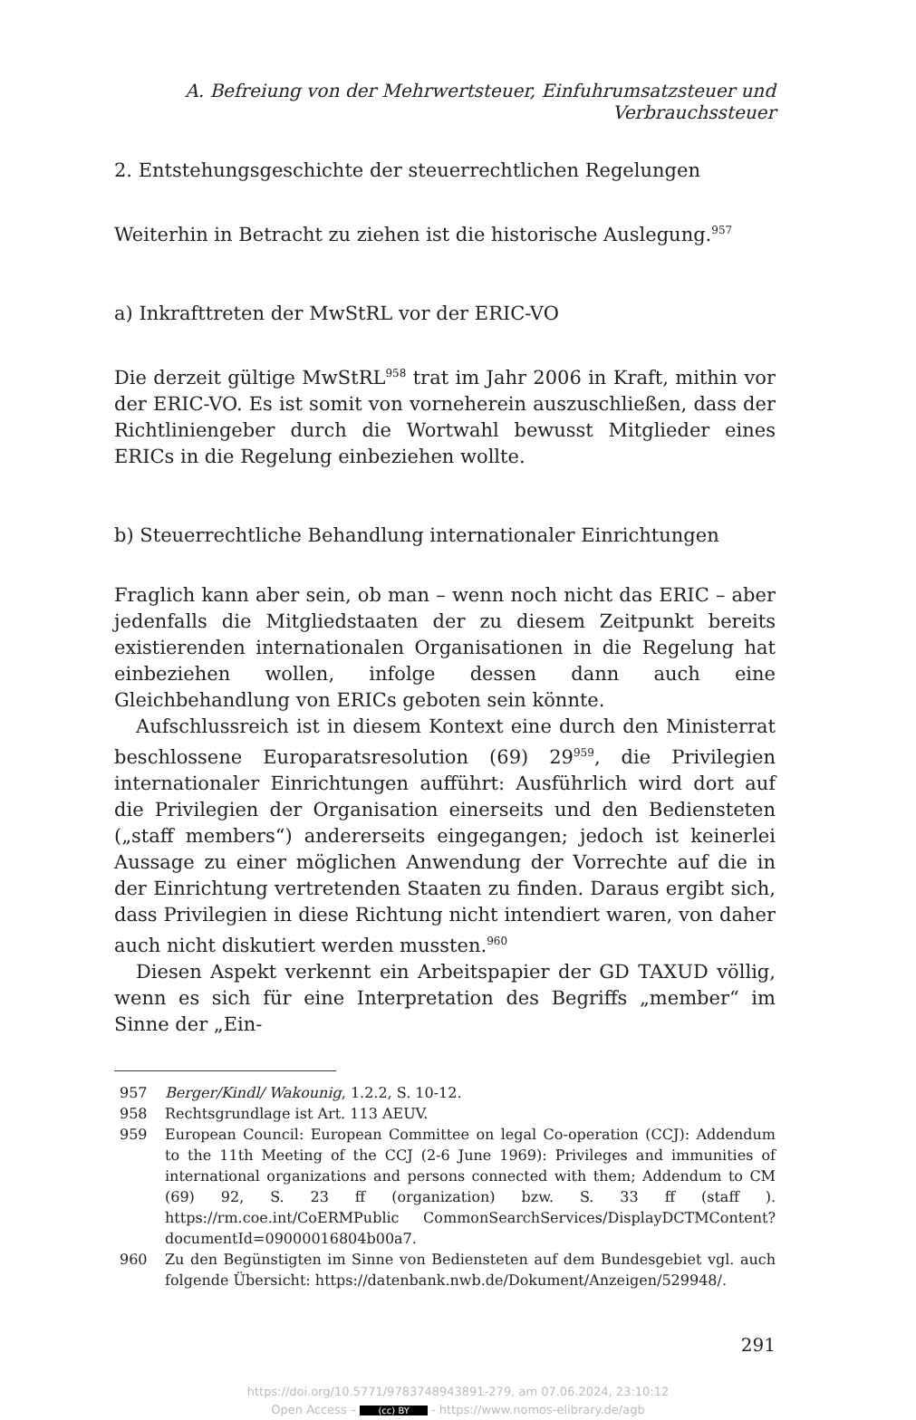A. Befreiung von der Mehrwertsteuer, Einfuhrumsatzsteuer und Verbrauchssteuer
2. Entstehungsgeschichte der steuerrechtlichen Regelungen
Weiterhin in Betracht zu ziehen ist die historische Auslegung.<sup>957</sup>
a) Inkrafttreten der MwStRL vor der ERIC-VO
Die derzeit gültige MwStRL<sup>958</sup> trat im Jahr 2006 in Kraft, mithin vor der ERIC-VO. Es ist somit von vorneherein auszuschließen, dass der Richtliniengeber durch die Wortwahl bewusst Mitglieder eines ERICs in die Regelung einbeziehen wollte.
b) Steuerrechtliche Behandlung internationaler Einrichtungen
Fraglich kann aber sein, ob man – wenn noch nicht das ERIC – aber jedenfalls die Mitgliedstaaten der zu diesem Zeitpunkt bereits existierenden internationalen Organisationen in die Regelung hat einbeziehen wollen, infolge dessen dann auch eine Gleichbehandlung von ERICs geboten sein könnte.
Aufschlussreich ist in diesem Kontext eine durch den Ministerrat beschlossene Europaratsresolution (69) 29<sup>959</sup>, die Privilegien internationaler Einrichtungen aufführt: Ausführlich wird dort auf die Privilegien der Organisation einerseits und den Bediensteten („staff members“) andererseits eingegangen; jedoch ist keinerlei Aussage zu einer möglichen Anwendung der Vorrechte auf die in der Einrichtung vertretenden Staaten zu finden. Daraus ergibt sich, dass Privilegien in diese Richtung nicht intendiert waren, von daher auch nicht diskutiert werden mussten.<sup>960</sup>
Diesen Aspekt verkennt ein Arbeitspapier der GD TAXUD völlig, wenn es sich für eine Interpretation des Begriffs „member“ im Sinne der „Ein-
957 Berger/Kindl/ Wakounig, 1.2.2, S. 10-12.
958 Rechtsgrundlage ist Art. 113 AEUV.
959 European Council: European Committee on legal Co-operation (CCJ): Addendum to the 11th Meeting of the CCJ (2-6 June 1969): Privileges and immunities of international organizations and persons connected with them; Addendum to CM (69) 92, S. 23 ff (organization) bzw. S. 33 ff (staff ). https://rm.coe.int/CoERMPublic CommonSearchServices/DisplayDCTMContent?documentId=09000016804b00a7.
960 Zu den Begünstigten im Sinne von Bediensteten auf dem Bundesgebiet vgl. auch folgende Übersicht: https://datenbank.nwb.de/Dokument/Anzeigen/529948/.
291
https://doi.org/10.5771/9783748943891-279, am 07.06.2024, 23:10:12
Open Access – (cc) BY - https://www.nomos-elibrary.de/agb